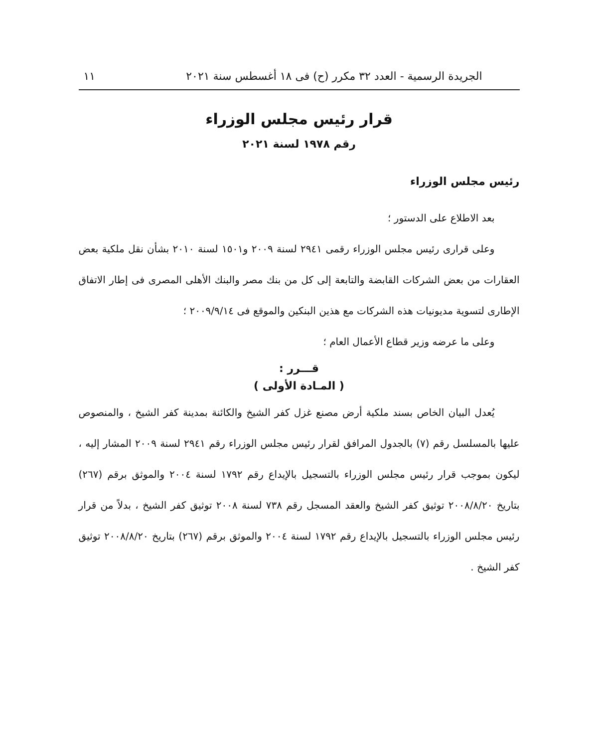الجريدة الرسمية - العدد ٣٢ مكرر (ح) فى ١٨ أغسطس سنة ٢٠٢١ ١١
قرار رئيس مجلس الوزراء
رقم ١٩٧٨ لسنة ٢٠٢١
رئيس مجلس الوزراء
بعد الاطلاع على الدستور ؛
وعلى قرارى رئيس مجلس الوزراء رقمى ٢٩٤١ لسنة ٢٠٠٩ و١٥٠١ لسنة ٢٠١٠ بشأن نقل ملكية بعض العقارات من بعض الشركات القابضة والتابعة إلى كل من بنك مصر والبنك الأهلى المصرى فى إطار الاتفاق الإطارى لتسوية مديونيات هذه الشركات مع هذين البنكين والموقع فى ٢٠٠٩/٩/١٤ ؛
وعلى ما عرضه وزير قطاع الأعمال العام ؛
قـــرر :
( المـادة الأولى )
يُعدل البيان الخاص بسند ملكية أرض مصنع غزل كفر الشيخ والكائنة بمدينة كفر الشيخ ، والمنصوص عليها بالمسلسل رقم (٧) بالجدول المرافق لقرار رئيس مجلس الوزراء رقم ٢٩٤١ لسنة ٢٠٠٩ المشار إليه ، ليكون بموجب قرار رئيس مجلس الوزراء بالتسجيل بالإيداع رقم ١٧٩٢ لسنة ٢٠٠٤ والموثق برقم (٢٦٧) بتاريخ ٢٠٠٨/٨/٢٠ توثيق كفر الشيخ والعقد المسجل رقم ٧٣٨ لسنة ٢٠٠٨ توثيق كفر الشيخ ، بدلاً من قرار رئيس مجلس الوزراء بالتسجيل بالإيداع رقم ١٧٩٢ لسنة ٢٠٠٤ والموثق برقم (٢٦٧) بتاريخ ٢٠٠٨/٨/٢٠ توثيق كفر الشيخ .